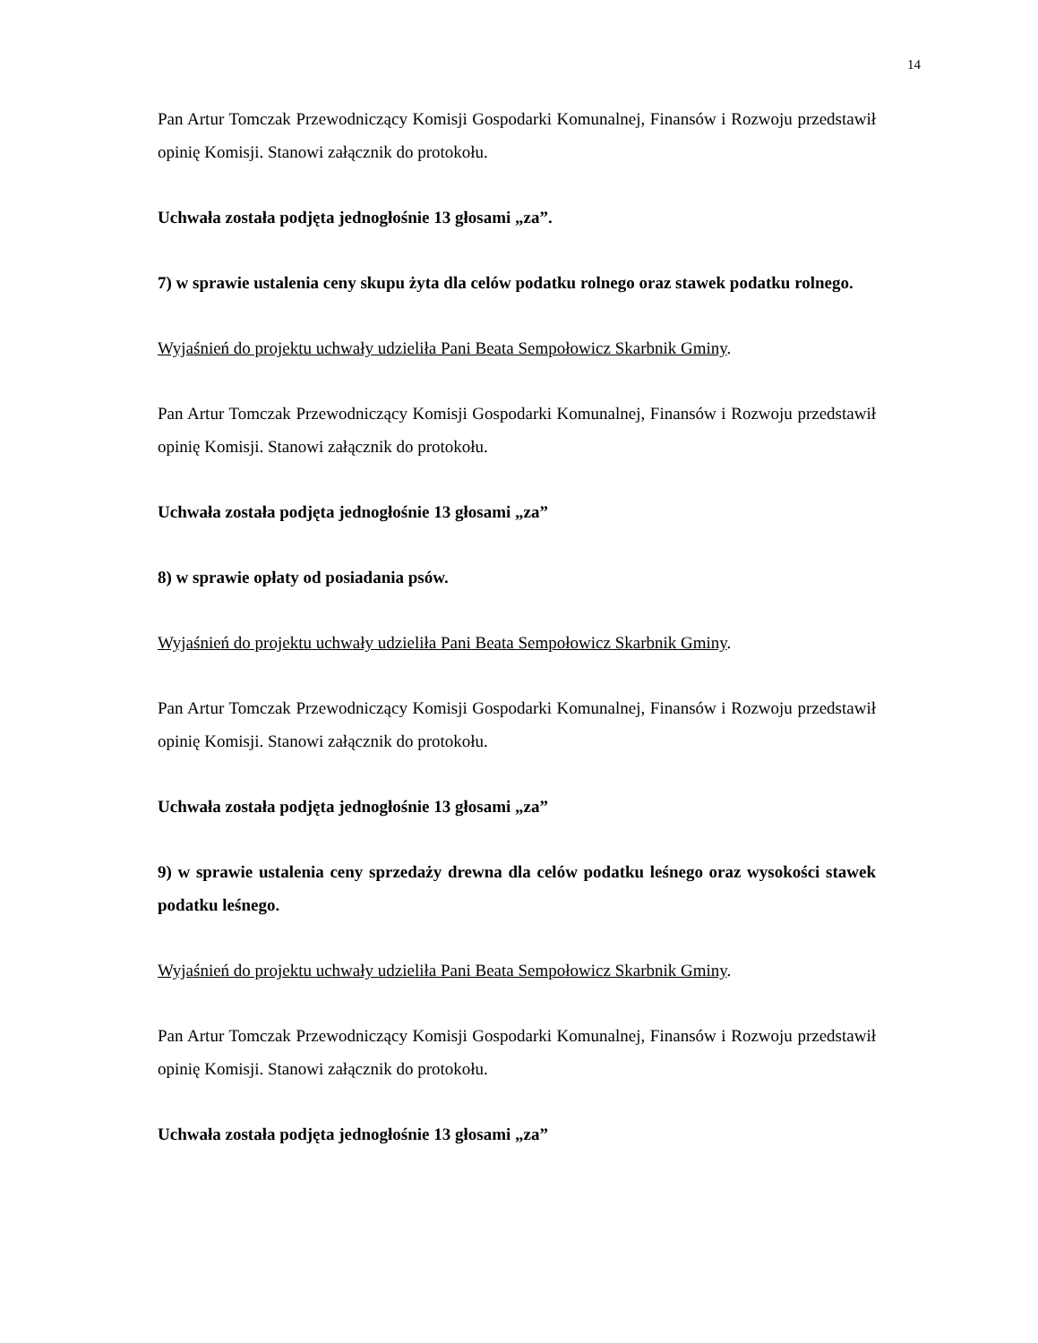14
Pan Artur Tomczak Przewodniczący Komisji Gospodarki Komunalnej, Finansów i Rozwoju przedstawił opinię Komisji. Stanowi załącznik do protokołu.
Uchwała została podjęta jednogłośnie 13 głosami „za”.
7) w sprawie ustalenia ceny skupu żyta dla celów podatku rolnego oraz stawek podatku rolnego.
Wyjaśnień do projektu uchwały udzieliła Pani Beata Sempołowicz Skarbnik Gminy.
Pan Artur Tomczak Przewodniczący Komisji Gospodarki Komunalnej, Finansów i Rozwoju przedstawił opinię Komisji. Stanowi załącznik do protokołu.
Uchwała została podjęta jednogłośnie 13 głosami „za”
8) w sprawie opłaty od posiadania psów.
Wyjaśnień do projektu uchwały udzieliła Pani Beata Sempołowicz Skarbnik Gminy.
Pan Artur Tomczak Przewodniczący Komisji Gospodarki Komunalnej, Finansów i Rozwoju przedstawił opinię Komisji. Stanowi załącznik do protokołu.
Uchwała została podjęta jednogłośnie 13 głosami „za”
9) w sprawie ustalenia ceny sprzedaży drewna dla celów podatku leśnego oraz wysokości stawek podatku leśnego.
Wyjaśnień do projektu uchwały udzieliła Pani Beata Sempołowicz Skarbnik Gminy.
Pan Artur Tomczak Przewodniczący Komisji Gospodarki Komunalnej, Finansów i Rozwoju przedstawił opinię Komisji. Stanowi załącznik do protokołu.
Uchwała została podjęta jednogłośnie 13 głosami „za”